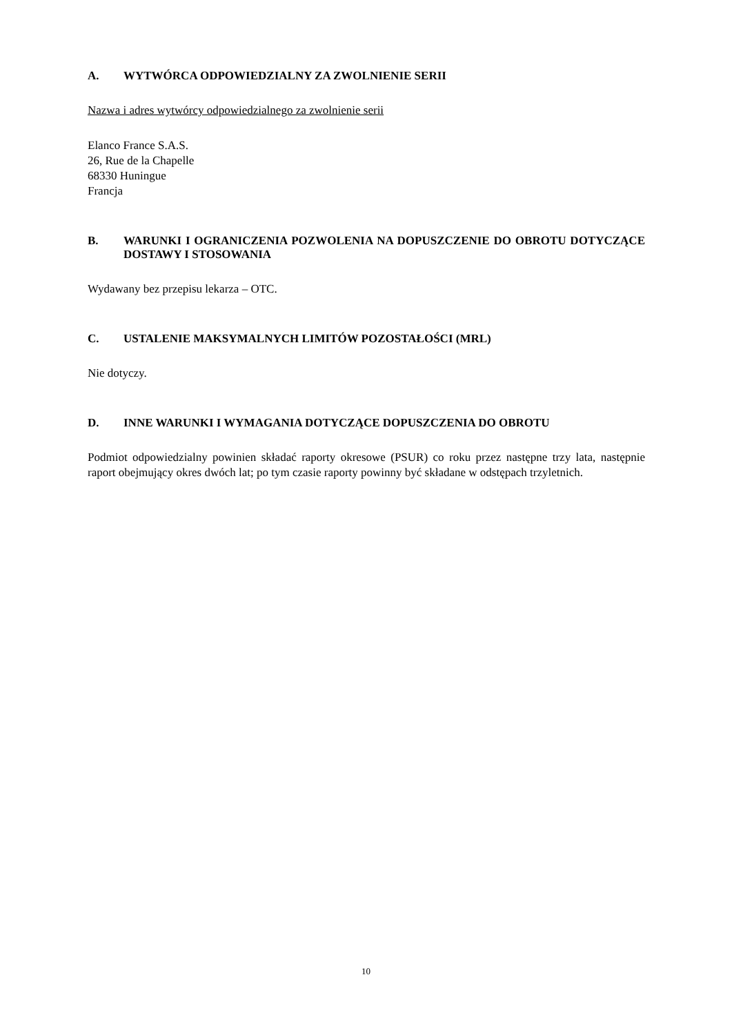A. WYTWÓRCA ODPOWIEDZIALNY ZA ZWOLNIENIE SERII
Nazwa i adres wytwórcy odpowiedzialnego za zwolnienie serii
Elanco France S.A.S.
26, Rue de la Chapelle
68330 Huningue
Francja
B. WARUNKI I OGRANICZENIA POZWOLENIA NA DOPUSZCZENIE DO OBROTU DOTYCZĄCE DOSTAWY I STOSOWANIA
Wydawany bez przepisu lekarza – OTC.
C. USTALENIE MAKSYMALNYCH LIMITÓW POZOSTAŁOŚCI (MRL)
Nie dotyczy.
D. INNE WARUNKI I WYMAGANIA DOTYCZĄCE DOPUSZCZENIA DO OBROTU
Podmiot odpowiedzialny powinien składać raporty okresowe (PSUR) co roku przez następne trzy lata, następnie raport obejmujący okres dwóch lat; po tym czasie raporty powinny być składane w odstępach trzyletnich.
10